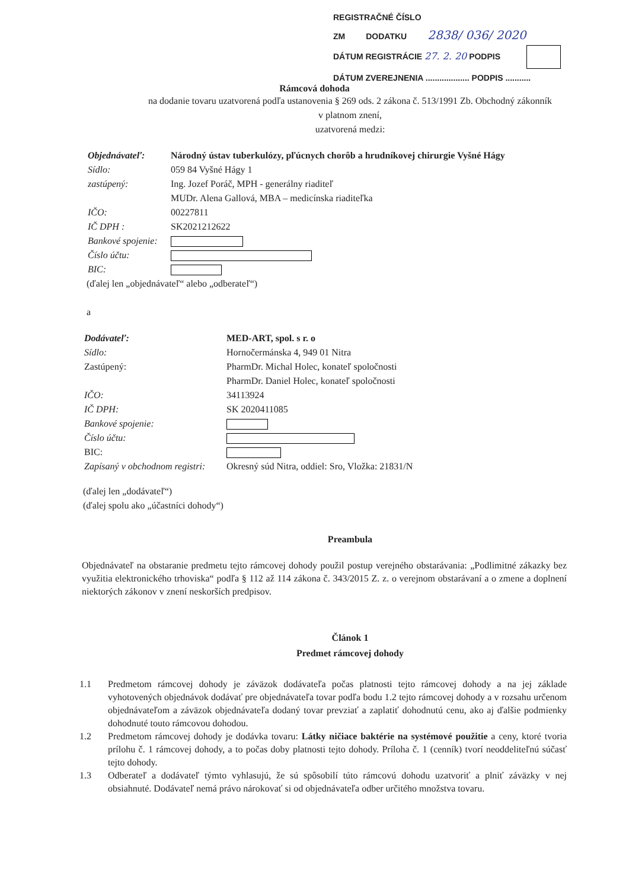REGISTRAČNÉ ČÍSLO
ZM DODATKU 2838/ 036/ 2020
DÁTUM REGISTRÁCIE 27. 2. 20 PODPIS
DÁTUM ZVEREJNENIA ................... PODPIS ...........
Rámcová dohoda
na dodanie tovaru uzatvorená podľa ustanovenia § 269 ods. 2 zákona č. 513/1991 Zb. Obchodný zákonník
v platnom znení,
uzatvorená medzi:
Objednávateľ: Národný ústav tuberkulózy, pľúcnych chorôb a hrudníkovej chirurgie Vyšné Hágy Sídlo: 059 84 Vyšné Hágy 1 zastúpený: Ing. Jozef Poráč, MPH - generálny riaditeľ MUDr. Alena Gallová, MBA – medicínska riaditeľka IČO: 00227811 IČ DPH : SK2021212622 Bankové spojenie: Číslo účtu: BIC:
(ďalej len „objednávateľ“ alebo „odberateľ“)
a
Dodávateľ: MED-ART, spol. s r. o Sídlo: Hornočermánska 4, 949 01 Nitra Zastúpený: PharmDr. Michal Holec, konateľ spoločnosti PharmDr. Daniel Holec, konateľ spoločnosti IČO: 34113924 IČ DPH: SK 2020411085 Bankové spojenie: Číslo účtu: BIC: Zapísaný v obchodnom registri: Okresný súd Nitra, oddiel: Sro, Vložka: 21831/N
(ďalej len „dodávateľ“)
(ďalej spolu ako „účastníci dohody“)
Preambula
Objednávateľ na obstaranie predmetu tejto rámcovej dohody použil postup verejného obstarávania: „Podlimitné zákazky bez využitia elektronického trhoviska“ podľa § 112 až 114 zákona č. 343/2015 Z. z. o verejnom obstarávaní a o zmene a doplnení niektorých zákonov v znení neskorších predpisov.
Článok 1
Predmet rámcovej dohody
1.1
Predmetom rámcovej dohody je záväzok dodávateľa počas platnosti tejto rámcovej dohody a na jej základe vyhotovených objednávok dodávať pre objednávateľa tovar podľa bodu 1.2 tejto rámcovej dohody a v rozsahu určenom objednávateľom a záväzok objednávateľa dodaný tovar prevziať a zaplatiť dohodnutú cenu, ako aj ďalšie podmienky dohodnuté touto rámcovou dohodou.
1.2
Predmetom rámcovej dohody je dodávka tovaru: Látky ničiace baktérie na systémové použitie a ceny, ktoré tvoria prílohu č. 1 rámcovej dohody, a to počas doby platnosti tejto dohody. Príloha č. 1 (cenník) tvorí neoddeliteľnú súčasť tejto dohody.
1.3
Odberateľ a dodávateľ týmto vyhlasujú, že sú spôsobilí túto rámcovú dohodu uzatvoriť a plniť záväzky v nej obsiahnuté. Dodávateľ nemá právo nárokovať si od objednávateľa odber určitého množstva tovaru.